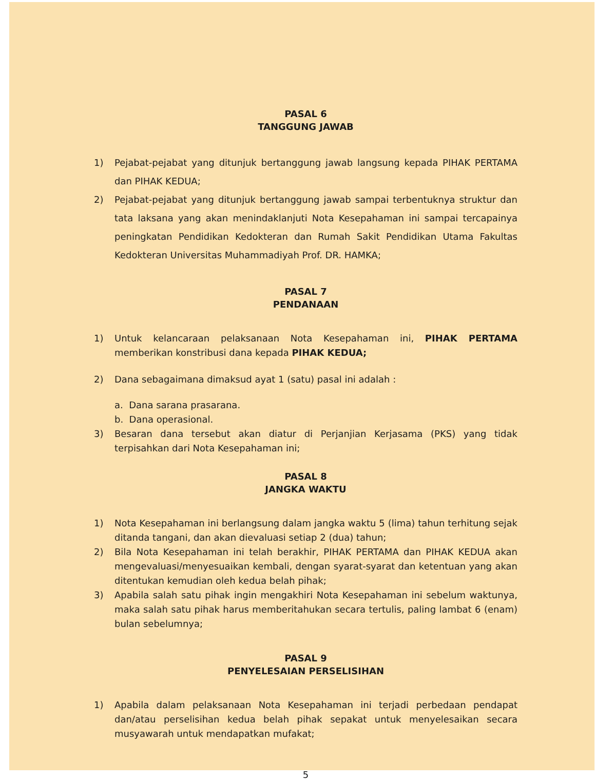PASAL 6
TANGGUNG JAWAB
1) Pejabat-pejabat yang ditunjuk bertanggung jawab langsung kepada PIHAK PERTAMA dan PIHAK KEDUA;
2) Pejabat-pejabat yang ditunjuk bertanggung jawab sampai terbentuknya struktur dan tata laksana yang akan menindaklanjuti Nota Kesepahaman ini sampai tercapainya peningkatan Pendidikan Kedokteran dan Rumah Sakit Pendidikan Utama Fakultas Kedokteran Universitas Muhammadiyah Prof. DR. HAMKA;
PASAL 7
PENDANAAN
1) Untuk kelancaraan pelaksanaan Nota Kesepahaman ini, PIHAK PERTAMA memberikan konstribusi dana kepada PIHAK KEDUA;
2) Dana sebagaimana dimaksud ayat 1 (satu) pasal ini adalah :
a. Dana sarana prasarana.
b. Dana operasional.
3) Besaran dana tersebut akan diatur di Perjanjian Kerjasama (PKS) yang tidak terpisahkan dari Nota Kesepahaman ini;
PASAL 8
JANGKA WAKTU
1) Nota Kesepahaman ini berlangsung dalam jangka waktu 5 (lima) tahun terhitung sejak ditanda tangani, dan akan dievaluasi setiap 2 (dua) tahun;
2) Bila Nota Kesepahaman ini telah berakhir, PIHAK PERTAMA dan PIHAK KEDUA akan mengevaluasi/menyesuaikan kembali, dengan syarat-syarat dan ketentuan yang akan ditentukan kemudian oleh kedua belah pihak;
3) Apabila salah satu pihak ingin mengakhiri Nota Kesepahaman ini sebelum waktunya, maka salah satu pihak harus memberitahukan secara tertulis, paling lambat 6 (enam) bulan sebelumnya;
PASAL 9
PENYELESAIAN PERSELISIHAN
1) Apabila dalam pelaksanaan Nota Kesepahaman ini terjadi perbedaan pendapat dan/atau perselisihan kedua belah pihak sepakat untuk menyelesaikan secara musyawarah untuk mendapatkan mufakat;
5